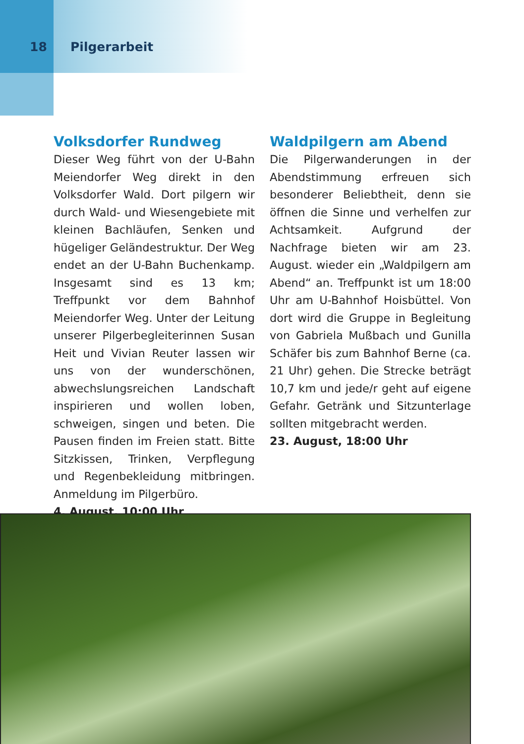18 Pilgerarbeit
Volksdorfer Rundweg
Dieser Weg führt von der U-Bahn Meiendorfer Weg direkt in den Volksdorfer Wald. Dort pilgern wir durch Wald- und Wiesengebiete mit kleinen Bachläufen, Senken und hügeliger Geländestruktur. Der Weg endet an der U-Bahn Buchenkamp. Insgesamt sind es 13 km; Treffpunkt vor dem Bahnhof Meiendorfer Weg. Unter der Leitung unserer Pilgerbegleiterinnen Susan Heit und Vivian Reuter lassen wir uns von der wunderschönen, abwechslungsreichen Landschaft inspirieren und wollen loben, schweigen, singen und beten. Die Pausen finden im Freien statt. Bitte Sitzkissen, Trinken, Verpflegung und Regenbekleidung mitbringen. Anmeldung im Pilgerbüro.
4. August, 10:00 Uhr
Waldpilgern am Abend
Die Pilgerwanderungen in der Abendstimmung erfreuen sich besonderer Beliebtheit, denn sie öffnen die Sinne und verhelfen zur Achtsamkeit. Aufgrund der Nachfrage bieten wir am 23. August. wieder ein „Waldpilgern am Abend“ an. Treffpunkt ist um 18:00 Uhr am U-Bahnhof Hoisbüttel. Von dort wird die Gruppe in Begleitung von Gabriela Mußbach und Gunilla Schäfer bis zum Bahnhof Berne (ca. 21 Uhr) gehen. Die Strecke beträgt 10,7 km und jede/r geht auf eigene Gefahr. Getränk und Sitzunterlage sollten mitgebracht werden.
23. August, 18:00 Uhr